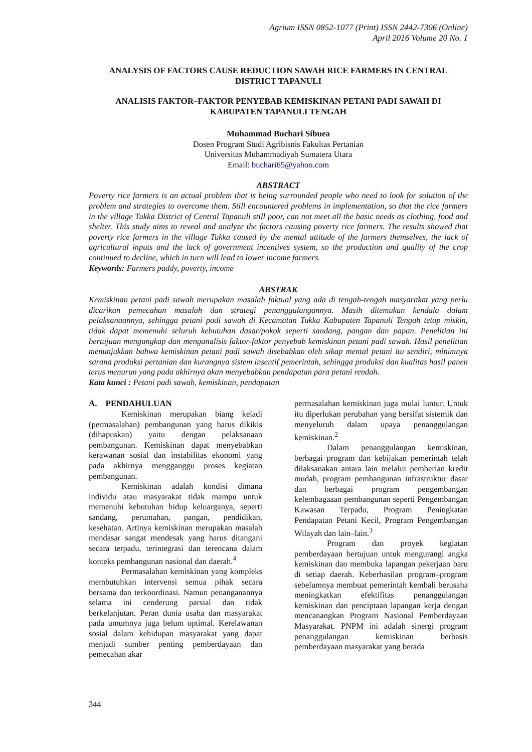Agrium ISSN 0852-1077 (Print) ISSN 2442-7306 (Online)
April 2016 Volume 20 No. 1
ANALYSIS OF FACTORS CAUSE REDUCTION SAWAH RICE FARMERS IN CENTRAL DISTRICT TAPANULI
ANALISIS FAKTOR–FAKTOR PENYEBAB KEMISKINAN PETANI PADI SAWAH DI KABUPATEN TAPANULI TENGAH
Muhammad Buchari Sibuea
Dosen Program Studi Agribisnis Fakultas Pertanian
Universitas Muhammadiyah Sumatera Utara
Email: buchari65@yahoo.com
ABSTRACT
Poverty rice farmers is an actual problem that is being surrounded people who need to look for solution of the problem and strategies to overcome them. Still encountered problems in implementation, so that the rice farmers in the village Tukka District of Central Tapanuli still poor, can not meet all the basic needs as clothing, food and shelter. This study aims to reveal and analyze the factors causing poverty rice farmers. The results showed that poverty rice farmers in the village Tukka caused by the mental attitude of the farmers themselves, the lack of agricultural inputs and the lack of government incentives system, so the production and quality of the crop continued to decline, which in turn will lead to lower income farmers.
Keywords: Farmers paddy, poverty, income
ABSTRAK
Kemiskinan petani padi sawah merupakan masalah faktual yang ada di tengah-tengah masyarakat yang perlu dicarikan pemecahan masalah dan strategi penanggulangannya. Masih ditemukan kendala dalam pelaksanaannya, sehingga petani padi sawah di Kecamatan Tukka Kabupaten Tapanuli Tengah tetap miskin, tidak dapat memenuhi seluruh kebutuhan dasar/pokok seperti sandang, pangan dan papan. Penelitian ini bertujuan mengungkap dan menganalisis faktor-faktor penyebab kemiskinan petani padi sawah. Hasil penelitian menunjukkan bahwa kemiskinan petani padi sawah disebabkan oleh sikap mental petani itu sendiri, minimnya sarana produksi pertanian dan kurangnya sistem insentif pemerintah, sehingga produksi dan kualitas hasil panen terus menurun yang pada akhirnya akan menyebabkan pendapatan para petani rendah.
Kata kunci : Petani padi sawah, kemiskinan, pendapatan
A. PENDAHULUAN
Kemiskinan merupakan biang keladi (permasalahan) pembangunan yang harus dikikis (dihapuskan) yaitu dengan pelaksanaan pembangunan. Kemiskinan dapat menyebabkan kerawanan sosial dan instabilitas ekonomi yang pada akhirnya mengganggu proses kegiatan pembangunan.
Kemiskinan adalah kondisi dimana individu atau masyarakat tidak mampu untuk memenuhi kebutuhan hidup keluarganya, seperti sandang, perumahan, pangan, pendidikan, kesehatan. Artinya kemiskinan merupakan masalah mendasar sangat mendesak yang harus ditangani secara terpadu, terintegrasi dan terencana dalam konteks pembangunan nasional dan daerah.<sup>4</sup>
Permasalahan kemiskinan yang kompleks membutuhkan intervensi semua pihak secara bersama dan terkoordinasi. Namun penanganannya selama ini cenderung parsial dan tidak berkelanjutan. Peran dunia usaha dan masyarakat pada umumnya juga belum optimal. Kerelawanan sosial dalam kehidupan masyarakat yang dapat menjadi sumber penting pemberdayaan dan pemecahan akar
permasalahan kemiskinan juga mulai luntur. Untuk itu diperlukan perubahan yang bersifat sistemik dan menyeluruh dalam upaya penanggulangan kemiskinan.<sup>2</sup>
Dalam penanggulangan kemiskinan, berbagai program dan kebijakan pemerintah telah dilaksanakan antara lain melalui pemberian kredit mudah, program pembangunan infrastruktur dasar dan berbagai program pengembangan kelembagaaan pembangunan seperti Pengembangan Kawasan Terpadu, Program Peningkatan Pendapatan Petani Kecil, Program Pengembangan Wilayah dan lain–lain.<sup>3</sup>
Program dan proyek kegiatan pemberdayaan bertujuan untuk mengurangi angka kemiskinan dan membuka lapangan pekerjaan baru di setiap daerah. Keberhasilan program–program sebelumnya membuat pemerintah kembali berusaha meningkatkan efektifitas penanggulangan kemiskinan dan penciptaan lapangan kerja dengan mencanangkan Program Nasional Pemberdayaan Masyarakat. PNPM ini adalah sinergi program penanggulangan kemiskinan berbasis pemberdayaan masyarakat yang berada
344